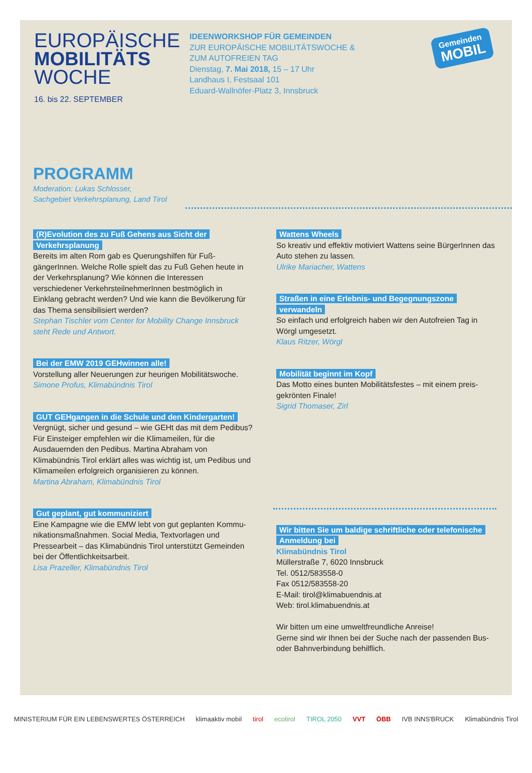EUROPÄISCHE
MOBILITÄTS
WOCHE
16. bis 22. SEPTEMBER
IDEENWORKSHOP FÜR GEMEINDEN
ZUR EUROPÄISCHE MOBILITÄTSWOCHE &
ZUM AUTOFREIEN TAG
Dienstag, 7. Mai 2018, 15 – 17 Uhr
Landhaus I, Festsaal 101
Eduard-Wallnöfer-Platz 3, Innsbruck
Gemeinden
MOBIL
PROGRAMM
Moderation: Lukas Schlosser,
Sachgebiet Verkehrsplanung, Land Tirol
(R)Evolution des zu Fuß Gehens aus Sicht der Verkehrsplanung
Bereits im alten Rom gab es Querungshilfen für Fuß-gängerInnen. Welche Rolle spielt das zu Fuß Gehen heute in der Verkehrsplanung? Wie können die Interessen verschiedener VerkehrsteilnehmerInnen bestmöglich in Einklang gebracht werden? Und wie kann die Bevölkerung für das Thema sensibilisiert werden?
Stephan Tischler vom Center for Mobility Change Innsbruck steht Rede und Antwort.
Bei der EMW 2019 GEHwinnen alle!
Vorstellung aller Neuerungen zur heurigen Mobilitätswoche.
Simone Profus, Klimabündnis Tirol
GUT GEHgangen in die Schule und den Kindergarten!
Vergnügt, sicher und gesund – wie GEHt das mit dem Pedibus? Für Einsteiger empfehlen wir die Klimameilen, für die Ausdauernden den Pedibus. Martina Abraham von Klimabündnis Tirol erklärt alles was wichtig ist, um Pedibus und Klimameilen erfolgreich organisieren zu können.
Martina Abraham, Klimabündnis Tirol
Gut geplant, gut kommuniziert
Eine Kampagne wie die EMW lebt von gut geplanten Kommu-nikationsmaßnahmen. Social Media, Textvorlagen und Pressearbeit – das Klimabündnis Tirol unterstützt Gemeinden bei der Öffentlichkeitsarbeit.
Lisa Prazeller, Klimabündnis Tirol
Wattens Wheels
So kreativ und effektiv motiviert Wattens seine BürgerInnen das Auto stehen zu lassen.
Ulrike Mariacher, Wattens
Straßen in eine Erlebnis- und Begegnungszone verwandeln
So einfach und erfolgreich haben wir den Autofreien Tag in Wörgl umgesetzt.
Klaus Ritzer, Wörgl
Mobilität beginnt im Kopf
Das Motto eines bunten Mobilitätsfestes – mit einem preis-gekrönten Finale!
Sigrid Thomaser, Zirl
Wir bitten Sie um baldige schriftliche oder telefonische Anmeldung bei
Klimabündnis Tirol
Müllerstraße 7, 6020 Innsbruck
Tel. 0512/583558-0
Fax 0512/583558-20
E-Mail: tirol@klimabuendnis.at
Web: tirol.klimabuendnis.at
Wir bitten um eine umweltfreundliche Anreise!
Gerne sind wir Ihnen bei der Suche nach der passenden Bus- oder Bahnverbindung behilflich.
MINISTERIUM FÜR EIN LEBENSWERTES ÖSTERREICH klimaaktiv mobil tirol ecotirol TIROL 2050 VVT ÖBB IVB INNS'BRUCK Klimabündnis Tirol